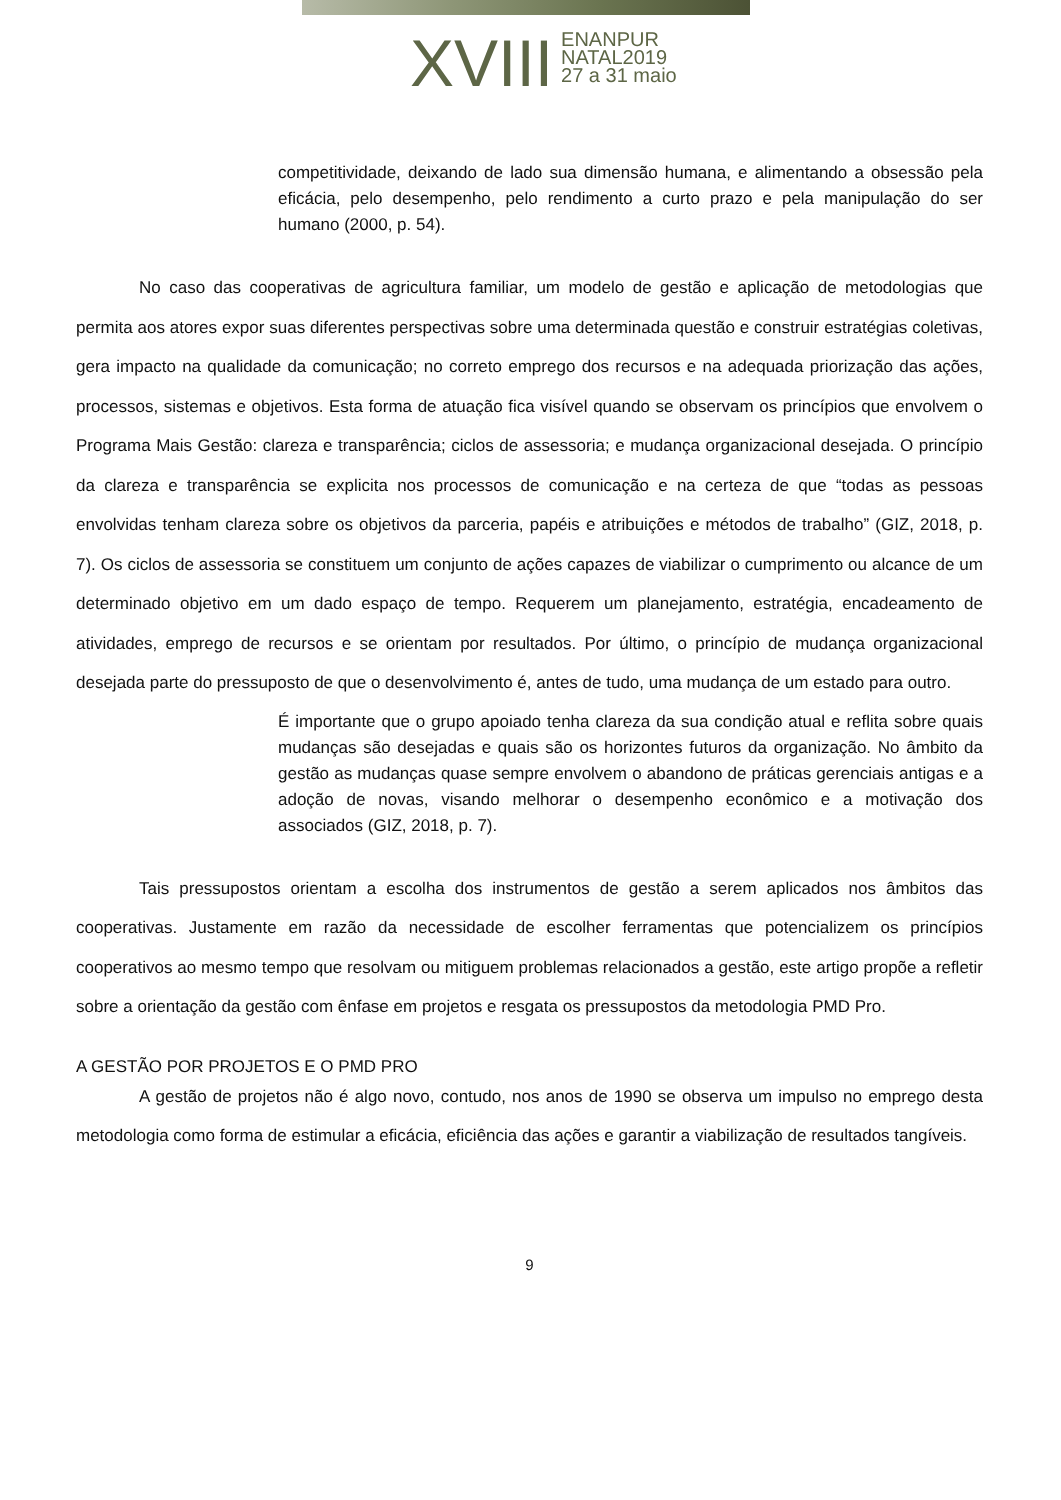XVIII
ENANPUR
NATAL2019
27 a 31 maio
competitividade, deixando de lado sua dimensão humana, e alimentando a obsessão pela eficácia, pelo desempenho, pelo rendimento a curto prazo e pela manipulação do ser humano (2000, p. 54).
No caso das cooperativas de agricultura familiar, um modelo de gestão e aplicação de metodologias que permita aos atores expor suas diferentes perspectivas sobre uma determinada questão e construir estratégias coletivas, gera impacto na qualidade da comunicação; no correto emprego dos recursos e na adequada priorização das ações, processos, sistemas e objetivos. Esta forma de atuação fica visível quando se observam os princípios que envolvem o Programa Mais Gestão: clareza e transparência; ciclos de assessoria; e mudança organizacional desejada. O princípio da clareza e transparência se explicita nos processos de comunicação e na certeza de que “todas as pessoas envolvidas tenham clareza sobre os objetivos da parceria, papéis e atribuições e métodos de trabalho” (GIZ, 2018, p. 7). Os ciclos de assessoria se constituem um conjunto de ações capazes de viabilizar o cumprimento ou alcance de um determinado objetivo em um dado espaço de tempo. Requerem um planejamento, estratégia, encadeamento de atividades, emprego de recursos e se orientam por resultados. Por último, o princípio de mudança organizacional desejada parte do pressuposto de que o desenvolvimento é, antes de tudo, uma mudança de um estado para outro.
É importante que o grupo apoiado tenha clareza da sua condição atual e reflita sobre quais mudanças são desejadas e quais são os horizontes futuros da organização. No âmbito da gestão as mudanças quase sempre envolvem o abandono de práticas gerenciais antigas e a adoção de novas, visando melhorar o desempenho econômico e a motivação dos associados (GIZ, 2018, p. 7).
Tais pressupostos orientam a escolha dos instrumentos de gestão a serem aplicados nos âmbitos das cooperativas. Justamente em razão da necessidade de escolher ferramentas que potencializem os princípios cooperativos ao mesmo tempo que resolvam ou mitiguem problemas relacionados a gestão, este artigo propõe a refletir sobre a orientação da gestão com ênfase em projetos e resgata os pressupostos da metodologia PMD Pro.
A GESTÃO POR PROJETOS E O PMD PRO
A gestão de projetos não é algo novo, contudo, nos anos de 1990 se observa um impulso no emprego desta metodologia como forma de estimular a eficácia, eficiência das ações e garantir a viabilização de resultados tangíveis.
9